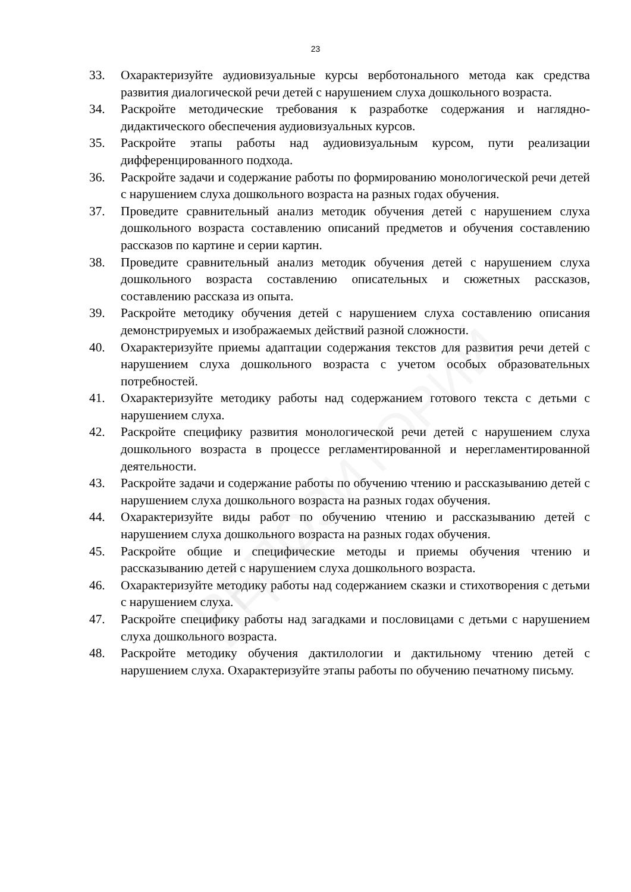23
33. Охарактеризуйте аудиовизуальные курсы верботонального метода как средства развития диалогической речи детей с нарушением слуха дошкольного возраста.
34. Раскройте методические требования к разработке содержания и наглядно-дидактического обеспечения аудиовизуальных курсов.
35. Раскройте этапы работы над аудиовизуальным курсом, пути реализации дифференцированного подхода.
36. Раскройте задачи и содержание работы по формированию монологической речи детей с нарушением слуха дошкольного возраста на разных годах обучения.
37. Проведите сравнительный анализ методик обучения детей с нарушением слуха дошкольного возраста составлению описаний предметов и обучения составлению рассказов по картине и серии картин.
38. Проведите сравнительный анализ методик обучения детей с нарушением слуха дошкольного возраста составлению описательных и сюжетных рассказов, составлению рассказа из опыта.
39. Раскройте методику обучения детей с нарушением слуха составлению описания демонстрируемых и изображаемых действий разной сложности.
40. Охарактеризуйте приемы адаптации содержания текстов для развития речи детей с нарушением слуха дошкольного возраста с учетом особых образовательных потребностей.
41. Охарактеризуйте методику работы над содержанием готового текста с детьми с нарушением слуха.
42. Раскройте специфику развития монологической речи детей с нарушением слуха дошкольного возраста в процессе регламентированной и нерегламентированной деятельности.
43. Раскройте задачи и содержание работы по обучению чтению и рассказыванию детей с нарушением слуха дошкольного возраста на разных годах обучения.
44. Охарактеризуйте виды работ по обучению чтению и рассказыванию детей с нарушением слуха дошкольного возраста на разных годах обучения.
45. Раскройте общие и специфические методы и приемы обучения чтению и рассказыванию детей с нарушением слуха дошкольного возраста.
46. Охарактеризуйте методику работы над содержанием сказки и стихотворения с детьми с нарушением слуха.
47. Раскройте специфику работы над загадками и пословицами с детьми с нарушением слуха дошкольного возраста.
48. Раскройте методику обучения дактилологии и дактильному чтению детей с нарушением слуха. Охарактеризуйте этапы работы по обучению печатному письму.
РЕПОЗИТОРИЙ БГПУ